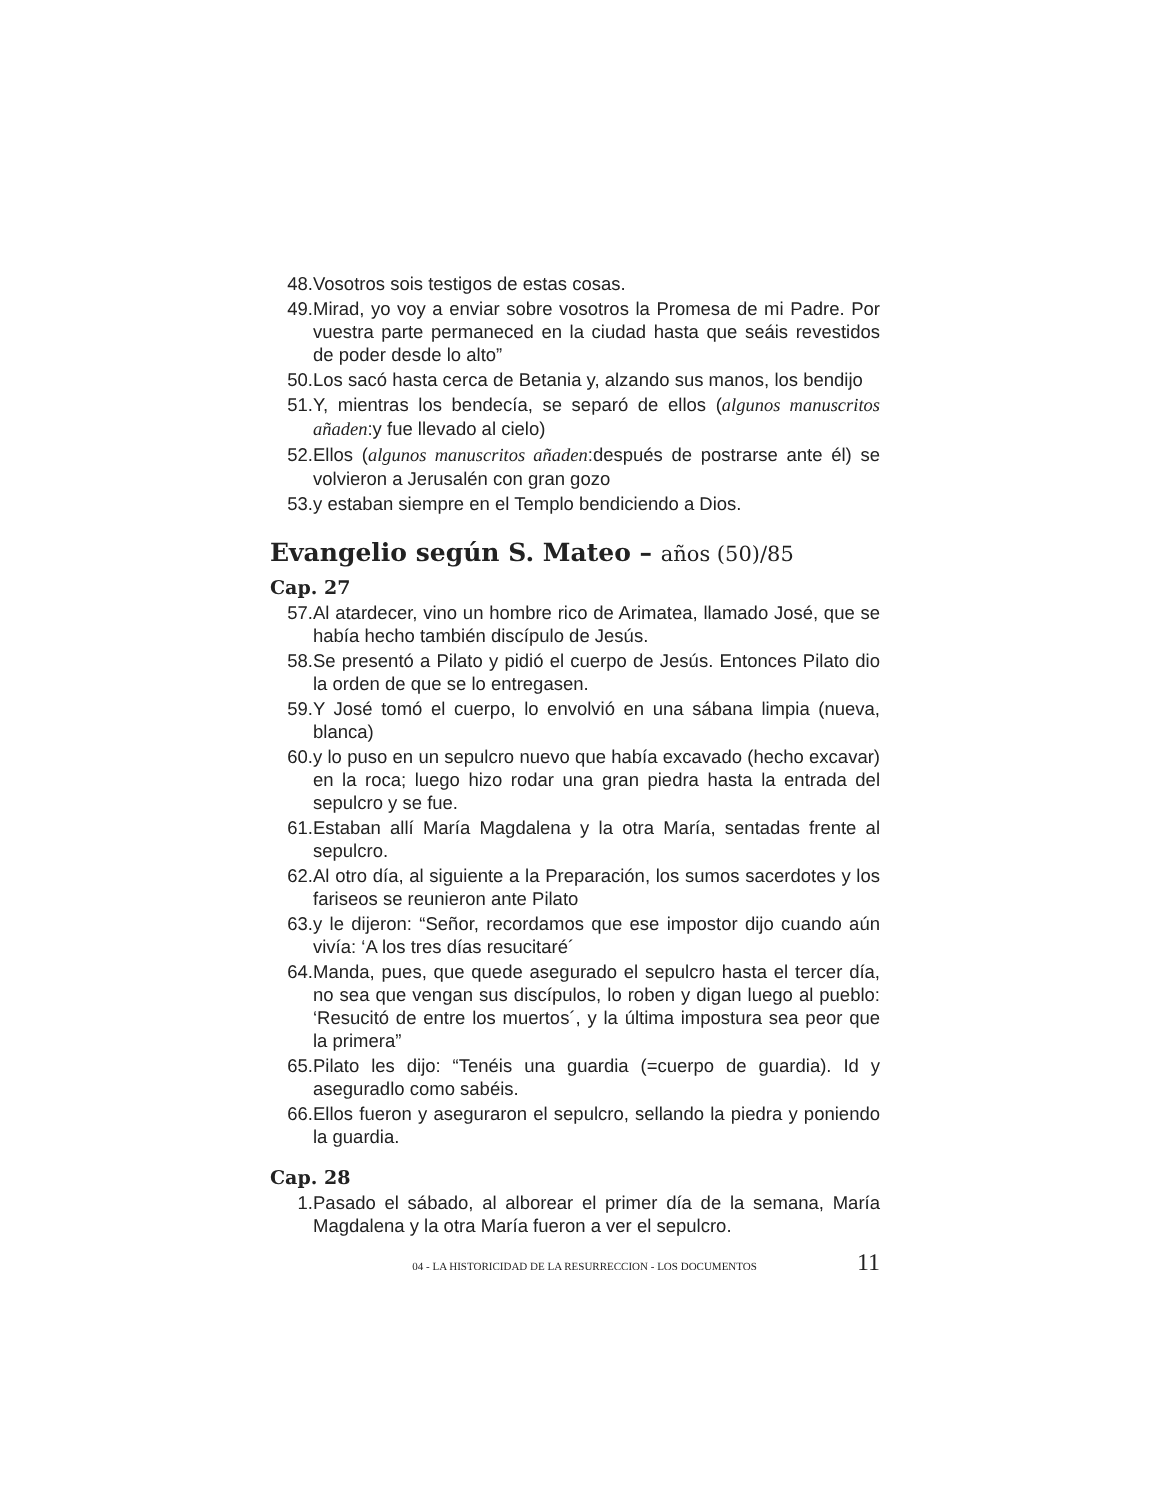48. Vosotros sois testigos de estas cosas.
49. Mirad, yo voy a enviar sobre vosotros la Promesa de mi Padre. Por vuestra parte permaneced en la ciudad hasta que seáis revestidos de poder desde lo alto”
50. Los sacó hasta cerca de Betania y, alzando sus manos, los bendijo
51. Y, mientras los bendecía, se separó de ellos (algunos manuscritos añaden:y fue llevado al cielo)
52. Ellos (algunos manuscritos añaden:después de postrarse ante él) se volvieron a Jerusalén con gran gozo
53. y estaban siempre en el Templo bendiciendo a Dios.
Evangelio según S. Mateo – años (50)/85
Cap. 27
57. Al atardecer, vino un hombre rico de Arimatea, llamado José, que se había hecho también discípulo de Jesús.
58. Se presentó a Pilato y pidió el cuerpo de Jesús. Entonces Pilato dio la orden de que se lo entregasen.
59. Y José tomó el cuerpo, lo envolvió en una sábana limpia (nueva, blanca)
60. y lo puso en un sepulcro nuevo que había excavado (hecho excavar) en la roca; luego hizo rodar una gran piedra hasta la entrada del sepulcro y se fue.
61. Estaban allí María Magdalena y la otra María, sentadas frente al sepulcro.
62. Al otro día, al siguiente a la Preparación, los sumos sacerdotes y los fariseos se reunieron ante Pilato
63. y le dijeron: “Señor, recordamos que ese impostor dijo cuando aún vivía: ‘A los tres días resucitaré´
64. Manda, pues, que quede asegurado el sepulcro hasta el tercer día, no sea que vengan sus discípulos, lo roben y digan luego al pueblo: ‘Resucitó de entre los muertos´, y la última impostura sea peor que la primera”
65. Pilato les dijo: “Tenéis una guardia (=cuerpo de guardia). Id y aseguradlo como sabéis.
66. Ellos fueron y aseguraron el sepulcro, sellando la piedra y poniendo la guardia.
Cap. 28
1. Pasado el sábado, al alborear el primer día de la semana, María Magdalena y la otra María fueron a ver el sepulcro.
04 - LA HISTORICIDAD DE LA RESURRECCION - LOS DOCUMENTOS 11